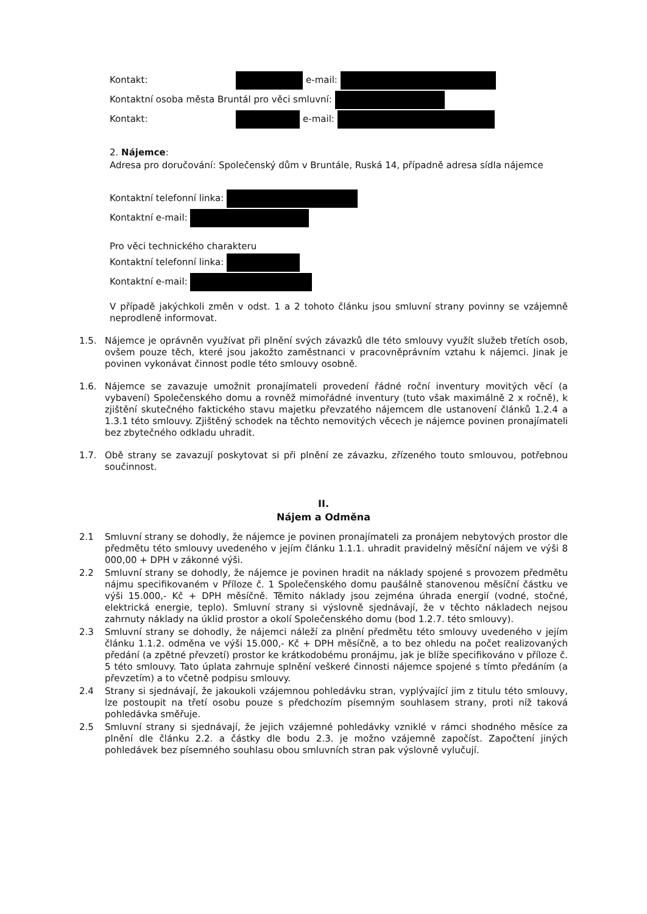Kontakt: e-mail:
Kontaktní osoba města Bruntál pro věci smluvní:
Kontakt: e-mail:
2. Nájemce:
Adresa pro doručování: Společenský dům v Bruntále, Ruská 14, případně adresa sídla nájemce
Kontaktní telefonní linka:
Kontaktní e-mail:
Pro věci technického charakteru
Kontaktní telefonní linka:
Kontaktní e-mail:
V případě jakýchkoli změn v odst. 1 a 2 tohoto článku jsou smluvní strany povinny se vzájemně neprodleně informovat.
1.5. Nájemce je oprávněn využívat při plnění svých závazků dle této smlouvy využít služeb třetích osob, ovšem pouze těch, které jsou jakožto zaměstnanci v pracovněprávním vztahu k nájemci. Jinak je povinen vykonávat činnost podle této smlouvy osobně.
1.6. Nájemce se zavazuje umožnit pronajímateli provedení řádné roční inventury movitých věcí (a vybavení) Společenského domu a rovněž mimořádné inventury (tuto však maximálně 2 x ročně), k zjištění skutečného faktického stavu majetku převzatého nájemcem dle ustanovení článků 1.2.4 a 1.3.1 této smlouvy. Zjištěný schodek na těchto nemovitých věcech je nájemce povinen pronajímateli bez zbytečného odkladu uhradit.
1.7. Obě strany se zavazují poskytovat si při plnění ze závazku, zřízeného touto smlouvou, potřebnou součinnost.
II.
Nájem a Odměna
2.1 Smluvní strany se dohodly, že nájemce je povinen pronajímateli za pronájem nebytových prostor dle předmětu této smlouvy uvedeného v jejím článku 1.1.1. uhradit pravidelný měsíční nájem ve výši 8 000,00 + DPH v zákonné výši.
2.2 Smluvní strany se dohodly, že nájemce je povinen hradit na náklady spojené s provozem předmětu nájmu specifikovaném v Příloze č. 1 Společenského domu paušálně stanovenou měsíční částku ve výši 15.000,- Kč + DPH měsíčně. Těmito náklady jsou zejména úhrada energií (vodné, stočné, elektrická energie, teplo). Smluvní strany si výslovně sjednávají, že v těchto nákladech nejsou zahrnuty náklady na úklid prostor a okolí Společenského domu (bod 1.2.7. této smlouvy).
2.3 Smluvní strany se dohodly, že nájemci náleží za plnění předmětu této smlouvy uvedeného v jejím článku 1.1.2. odměna ve výši 15.000,- Kč + DPH měsíčně, a to bez ohledu na počet realizovaných předání (a zpětné převzetí) prostor ke krátkodobému pronájmu, jak je blíže specifikováno v příloze č. 5 této smlouvy. Tato úplata zahrnuje splnění veškeré činnosti nájemce spojené s tímto předáním (a převzetím) a to včetně podpisu smlouvy.
2.4 Strany si sjednávají, že jakoukoli vzájemnou pohledávku stran, vyplývající jim z titulu této smlouvy, lze postoupit na třetí osobu pouze s předchozím písemným souhlasem strany, proti níž taková pohledávka směřuje.
2.5 Smluvní strany si sjednávají, že jejich vzájemné pohledávky vzniklé v rámci shodného měsíce za plnění dle článku 2.2. a částky dle bodu 2.3. je možno vzájemně započíst. Započtení jiných pohledávek bez písemného souhlasu obou smluvních stran pak výslovně vylučují.